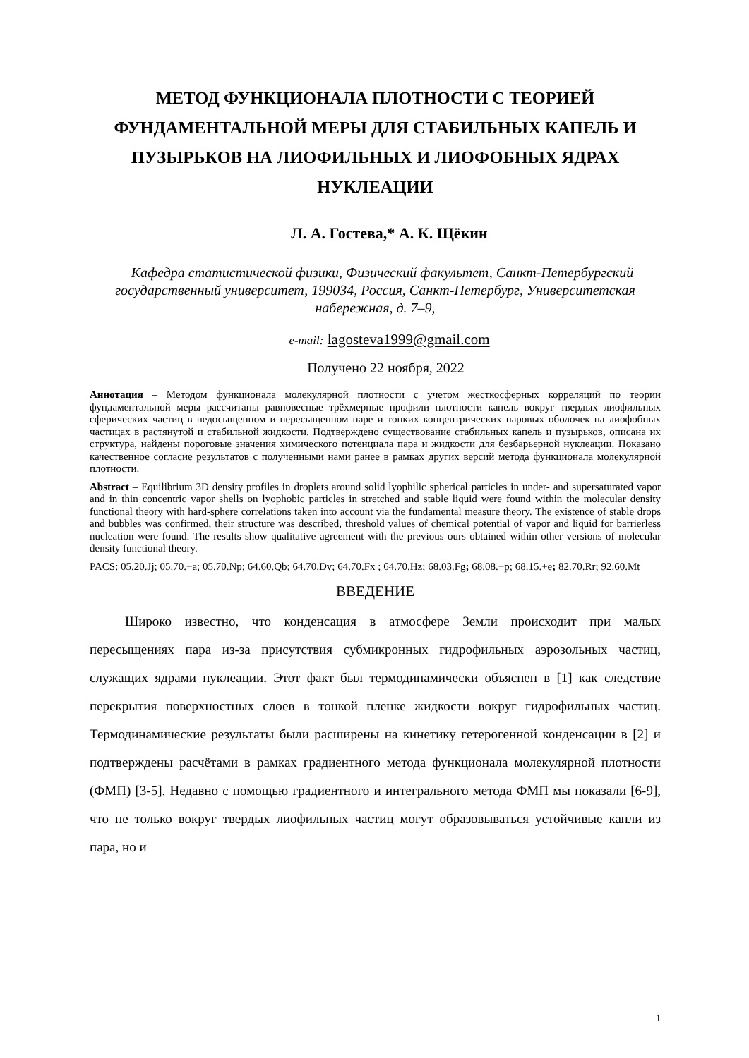МЕТОД ФУНКЦИОНАЛА ПЛОТНОСТИ С ТЕОРИЕЙ ФУНДАМЕНТАЛЬНОЙ МЕРЫ ДЛЯ СТАБИЛЬНЫХ КАПЕЛЬ И ПУЗЫРЬКОВ НА ЛИОФИЛЬНЫХ И ЛИОФОБНЫХ ЯДРАХ НУКЛЕАЦИИ
Л. А. Гостева,* А. К. Щёкин
Кафедра статистической физики, Физический факультет, Санкт-Петербургский государственный университет, 199034, Россия, Санкт-Петербург, Университетская набережная, д. 7–9,
e-mail: lagosteva1999@gmail.com
Получено 22 ноября, 2022
Аннотация – Методом функционала молекулярной плотности с учетом жесткосферных корреляций по теории фундаментальной меры рассчитаны равновесные трёхмерные профили плотности капель вокруг твердых лиофильных сферических частиц в недосыщенном и пересыщенном паре и тонких концентрических паровых оболочек на лиофобных частицах в растянутой и стабильной жидкости. Подтверждено существование стабильных капель и пузырьков, описана их структура, найдены пороговые значения химического потенциала пара и жидкости для безбарьерной нуклеации. Показано качественное согласие результатов с полученными нами ранее в рамках других версий метода функционала молекулярной плотности.
Abstract – Equilibrium 3D density profiles in droplets around solid lyophilic spherical particles in under- and supersaturated vapor and in thin concentric vapor shells on lyophobic particles in stretched and stable liquid were found within the molecular density functional theory with hard-sphere correlations taken into account via the fundamental measure theory. The existence of stable drops and bubbles was confirmed, their structure was described, threshold values of chemical potential of vapor and liquid for barrierless nucleation were found. The results show qualitative agreement with the previous ours obtained within other versions of molecular density functional theory.
PACS: 05.20.Jj; 05.70.−a; 05.70.Np; 64.60.Qb; 64.70.Dv; 64.70.Fx ; 64.70.Hz; 68.03.Fg; 68.08.−p; 68.15.+e; 82.70.Rr; 92.60.Mt
ВВЕДЕНИЕ
Широко известно, что конденсация в атмосфере Земли происходит при малых пересыщениях пара из-за присутствия субмикронных гидрофильных аэрозольных частиц, служащих ядрами нуклеации. Этот факт был термодинамически объяснен в [1] как следствие перекрытия поверхностных слоев в тонкой пленке жидкости вокруг гидрофильных частиц. Термодинамические результаты были расширены на кинетику гетерогенной конденсации в [2] и подтверждены расчётами в рамках градиентного метода функционала молекулярной плотности (ФМП) [3-5]. Недавно с помощью градиентного и интегрального метода ФМП мы показали [6-9], что не только вокруг твердых лиофильных частиц могут образовываться устойчивые капли из пара, но и
1